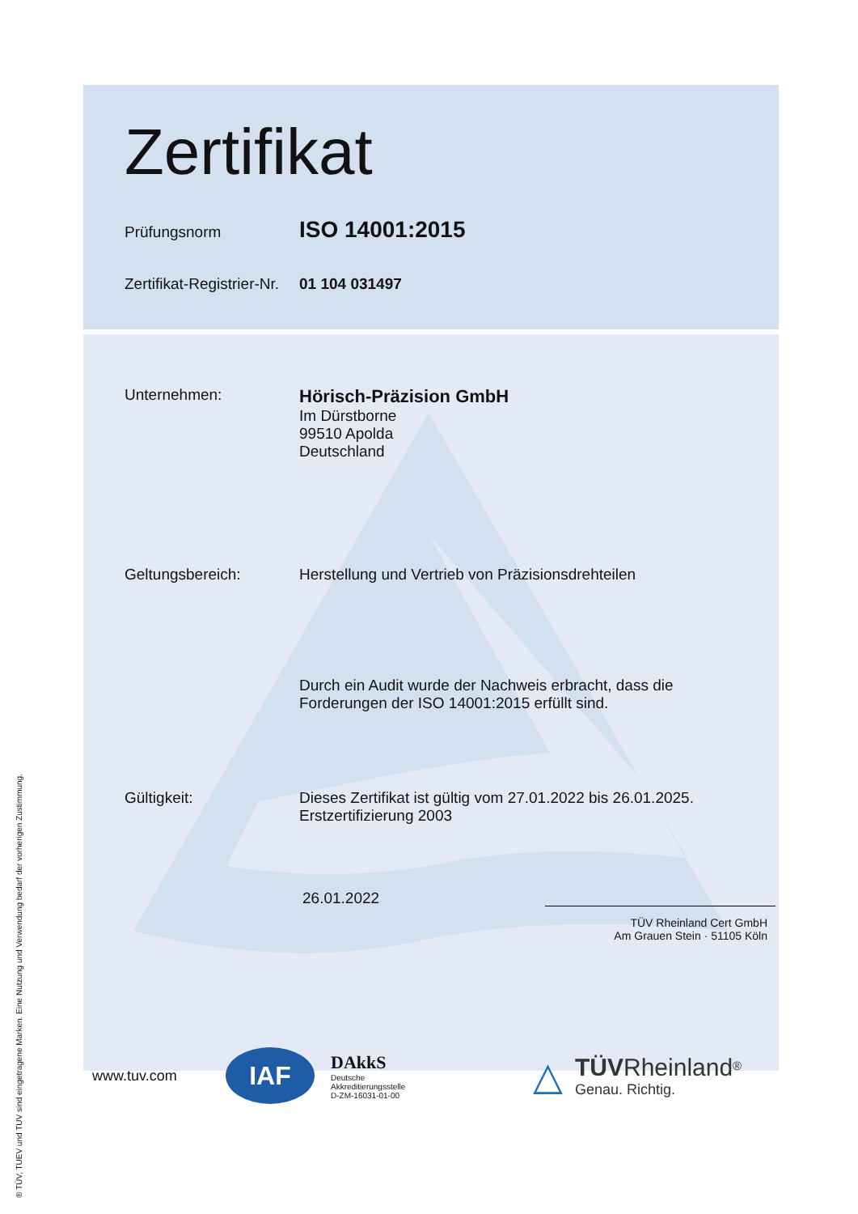Zertifikat
Prüfungsnorm
ISO 14001:2015
Zertifikat-Registrier-Nr.
01 104 031497
Unternehmen:
Hörisch-Präzision GmbH
Im Dürstborne
99510 Apolda
Deutschland
Geltungsbereich: Herstellung und Vertrieb von Präzisionsdrehteilen
Durch ein Audit wurde der Nachweis erbracht, dass die
Forderungen der ISO 14001:2015 erfüllt sind.
Gültigkeit: Dieses Zertifikat ist gültig vom 27.01.2022 bis 26.01.2025.
Erstzertifizierung 2003
26.01.2022
TÜV Rheinland Cert GmbH
Am Grauen Stein · 51105 Köln
www.tuv.com
IAF
DAkkS
Deutsche
Akkreditierungsstelle
D-ZM-16031-01-00
△
TÜV Rheinland<sup>®</sup>
Genau. Richtig.
® TÜV, TUEV und TUV sind eingetragene Marken. Eine Nutzung und Verwendung bedarf der vorherigen Zustimmung.